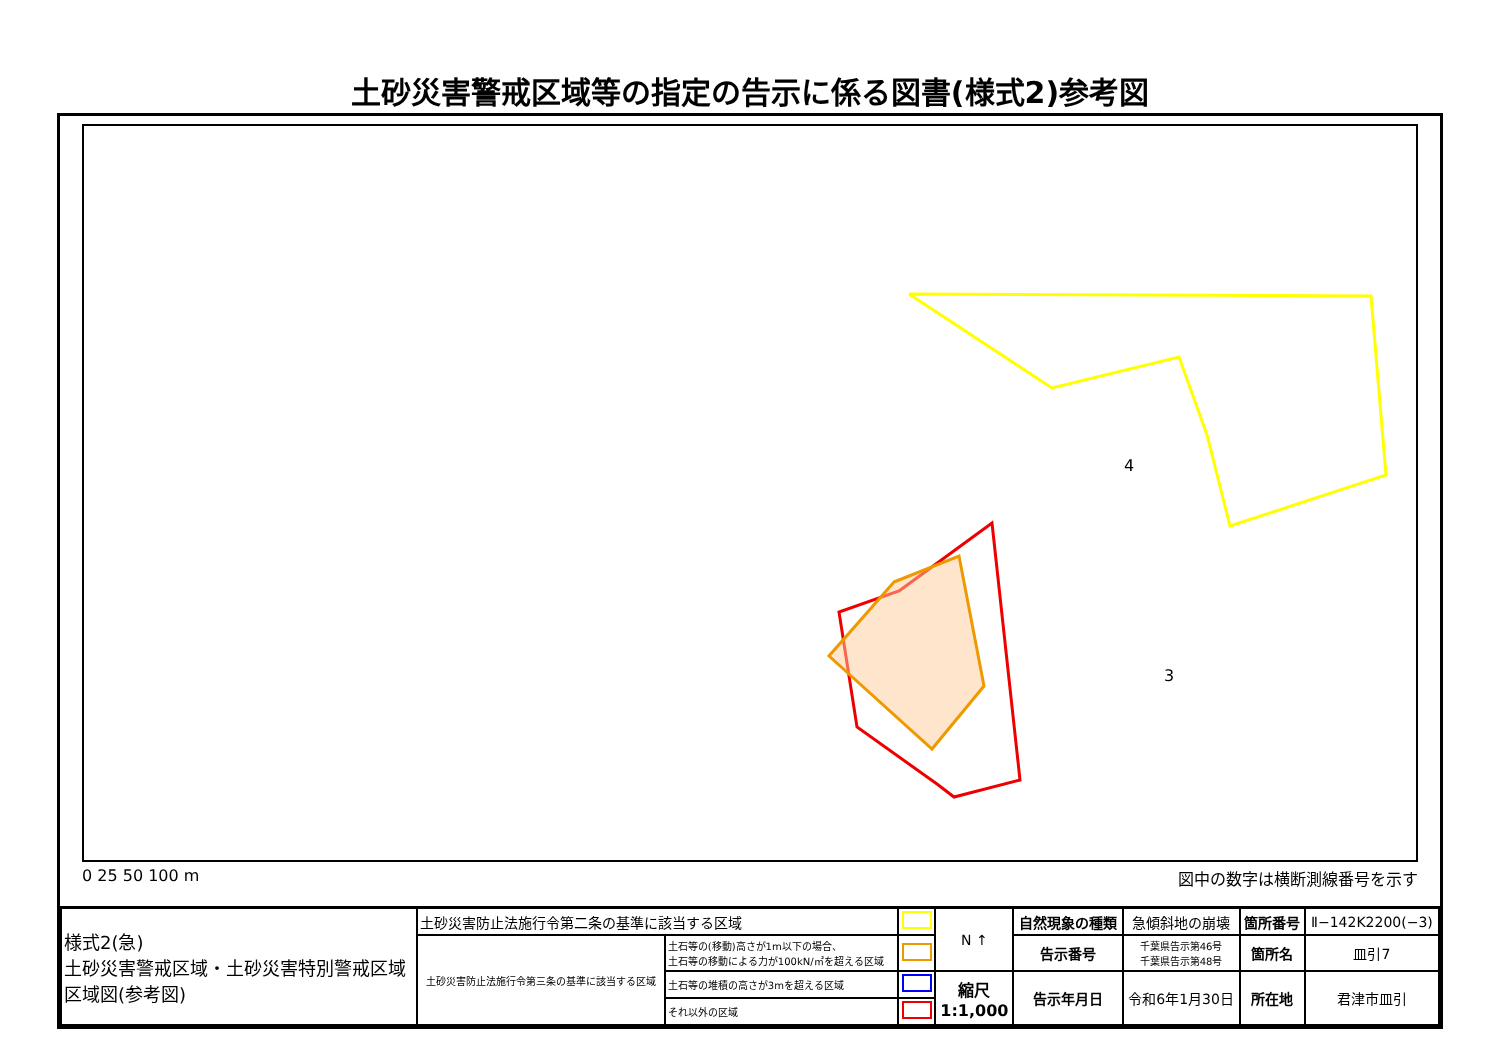土砂災害警戒区域等の指定の告示に係る図書(様式2)参考図
4
3
0 25 50 100 m 図中の数字は横断測線番号を示す
| 様式2(急) 土砂災害警戒区域・土砂災害特別警戒区域 区域図(参考図) | 土砂災害防止法施行令第二条の基準に該当する区域 | | | N ↑ | 自然現象の種類 | 急傾斜地の崩壊 | 箇所番号 | Ⅱ−142K2200(−3) |
| | 土砂災害防止法施行令第三条の基準に該当する区域 | 土石等の(移動)高さが1m以下の場合、 土石等の移動による力が100kN/㎡を超える区域 | | | 告示番号 | 千葉県告示第46号 千葉県告示第48号 | 箇所名 | 皿引7 |
| | | 土石等の堆積の高さが3mを超える区域 | | 縮尺 1:1,000 | 告示年月日 | 令和6年1月30日 | 所在地 | 君津市皿引 |
| | | それ以外の区域 | | | | | | |